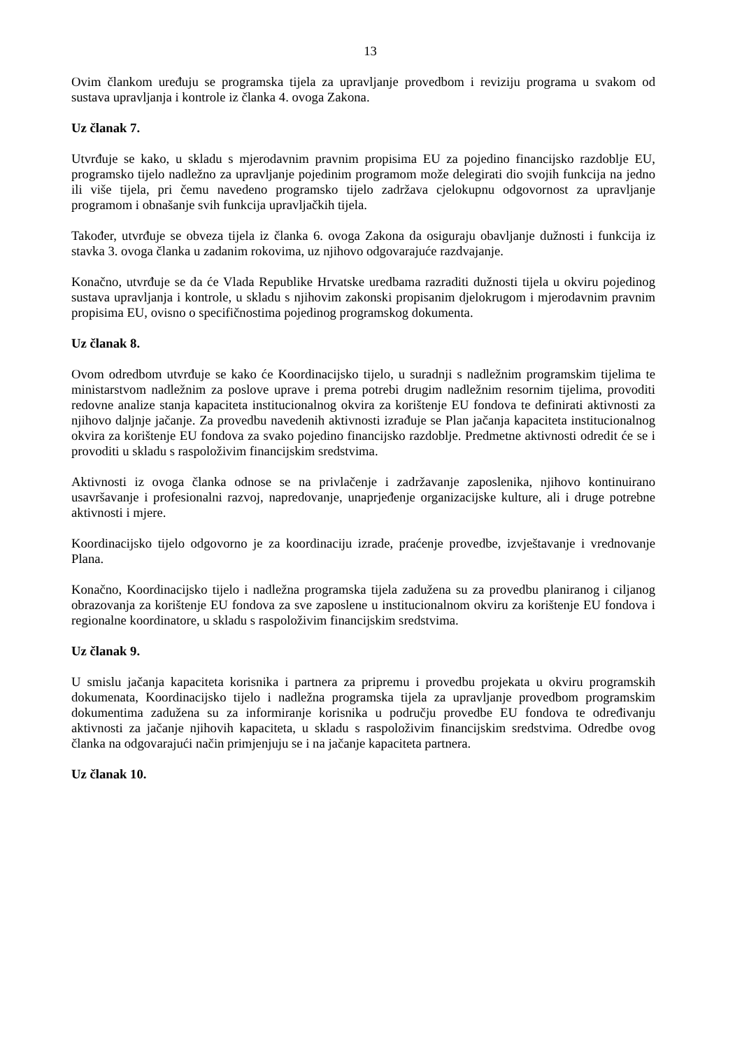13
Ovim člankom uređuju se programska tijela za upravljanje provedbom i reviziju programa u svakom od sustava upravljanja i kontrole iz članka 4. ovoga Zakona.
Uz članak 7.
Utvrđuje se kako, u skladu s mjerodavnim pravnim propisima EU za pojedino financijsko razdoblje EU, programsko tijelo nadležno za upravljanje pojedinim programom može delegirati dio svojih funkcija na jedno ili više tijela, pri čemu navedeno programsko tijelo zadržava cjelokupnu odgovornost za upravljanje programom i obnašanje svih funkcija upravljačkih tijela.
Također, utvrđuje se obveza tijela iz članka 6. ovoga Zakona da osiguraju obavljanje dužnosti i funkcija iz stavka 3. ovoga članka u zadanim rokovima, uz njihovo odgovarajuće razdvajanje.
Konačno, utvrđuje se da će Vlada Republike Hrvatske uredbama razraditi dužnosti tijela u okviru pojedinog sustava upravljanja i kontrole, u skladu s njihovim zakonski propisanim djelokrugom i mjerodavnim pravnim propisima EU, ovisno o specifičnostima pojedinog programskog dokumenta.
Uz članak 8.
Ovom odredbom utvrđuje se kako će Koordinacijsko tijelo, u suradnji s nadležnim programskim tijelima te ministarstvom nadležnim za poslove uprave i prema potrebi drugim nadležnim resornim tijelima, provoditi redovne analize stanja kapaciteta institucionalnog okvira za korištenje EU fondova te definirati aktivnosti za njihovo daljnje jačanje. Za provedbu navedenih aktivnosti izrađuje se Plan jačanja kapaciteta institucionalnog okvira za korištenje EU fondova za svako pojedino financijsko razdoblje. Predmetne aktivnosti odredit će se i provoditi u skladu s raspoloživim financijskim sredstvima.
Aktivnosti iz ovoga članka odnose se na privlačenje i zadržavanje zaposlenika, njihovo kontinuirano usavršavanje i profesionalni razvoj, napredovanje, unaprjeđenje organizacijske kulture, ali i druge potrebne aktivnosti i mjere.
Koordinacijsko tijelo odgovorno je za koordinaciju izrade, praćenje provedbe, izvještavanje i vrednovanje Plana.
Konačno, Koordinacijsko tijelo i nadležna programska tijela zadužena su za provedbu planiranog i ciljanog obrazovanja za korištenje EU fondova za sve zaposlene u institucionalnom okviru za korištenje EU fondova i regionalne koordinatore, u skladu s raspoloživim financijskim sredstvima.
Uz članak 9.
U smislu jačanja kapaciteta korisnika i partnera za pripremu i provedbu projekata u okviru programskih dokumenata, Koordinacijsko tijelo i nadležna programska tijela za upravljanje provedbom programskim dokumentima zadužena su za informiranje korisnika u području provedbe EU fondova te određivanju aktivnosti za jačanje njihovih kapaciteta, u skladu s raspoloživim financijskim sredstvima. Odredbe ovog članka na odgovarajući način primjenjuju se i na jačanje kapaciteta partnera.
Uz članak 10.